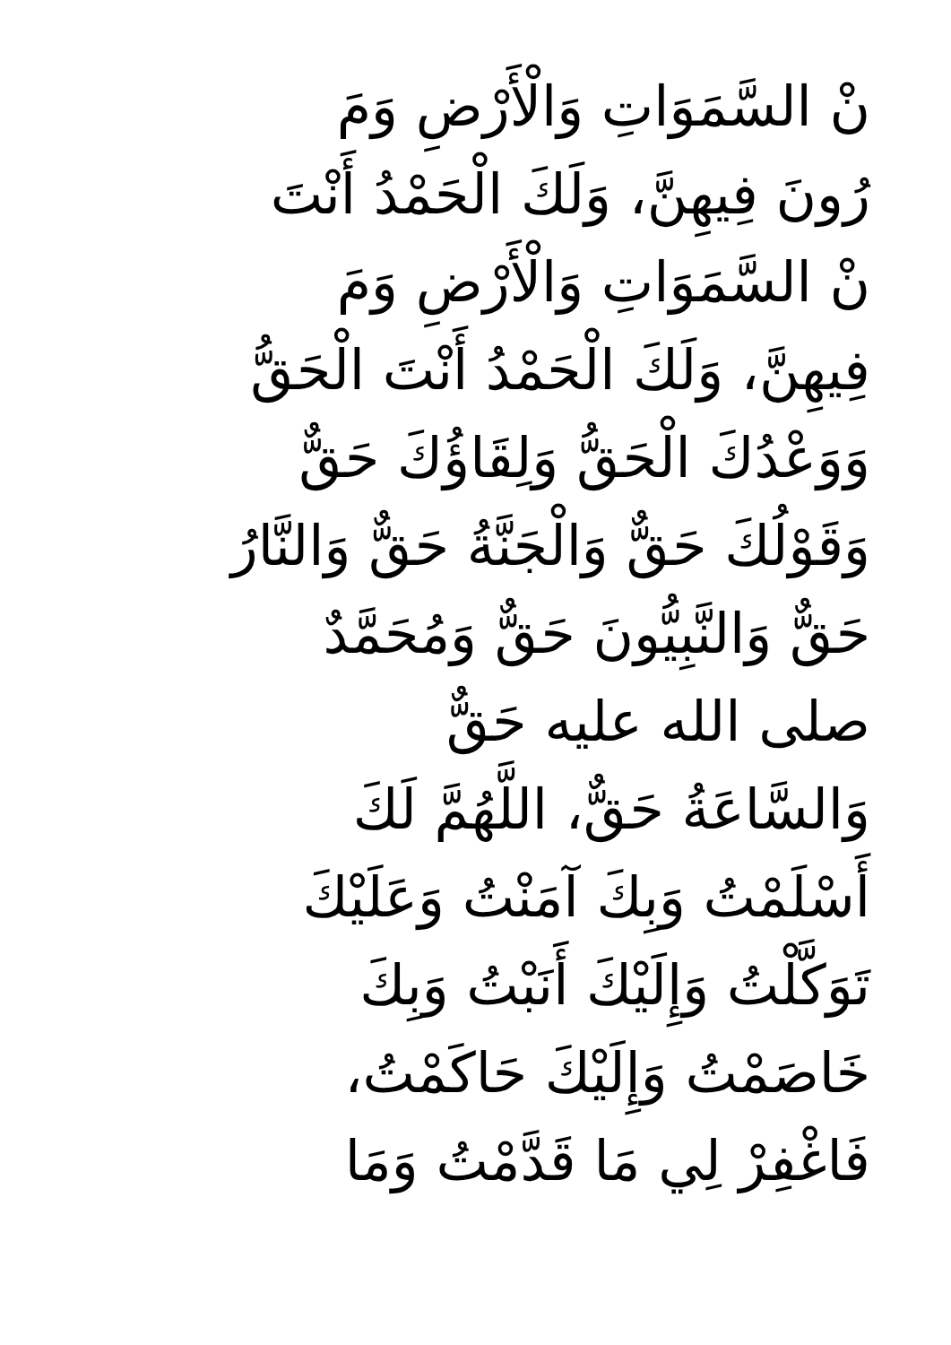نْ السَّمَوَاتِ وَالْأَرْضِ وَمَ
رُونَ فِيهِنَّ، وَلَكَ الْحَمْدُ أَنْتَ
نْ السَّمَوَاتِ وَالْأَرْضِ وَمَ
فِيهِنَّ، وَلَكَ الْحَمْدُ أَنْتَ الْحَقُّ
وَوَعْدُكَ الْحَقُّ وَلِقَاؤُكَ حَقٌّ
وَقَوْلُكَ حَقٌّ وَالْجَنَّةُ حَقٌّ وَالنَّارُ
حَقٌّ وَالنَّبِيُّونَ حَقٌّ وَمُحَمَّدٌ
صلى الله عليه حَقٌّ
وَالسَّاعَةُ حَقٌّ، اللَّهُمَّ لَكَ
أَسْلَمْتُ وَبِكَ آمَنْتُ وَعَلَيْكَ
تَوَكَّلْتُ وَإِلَيْكَ أَنَبْتُ وَبِكَ
خَاصَمْتُ وَإِلَيْكَ حَاكَمْتُ،
فَاغْفِرْ لِي مَا قَدَّمْتُ وَمَا